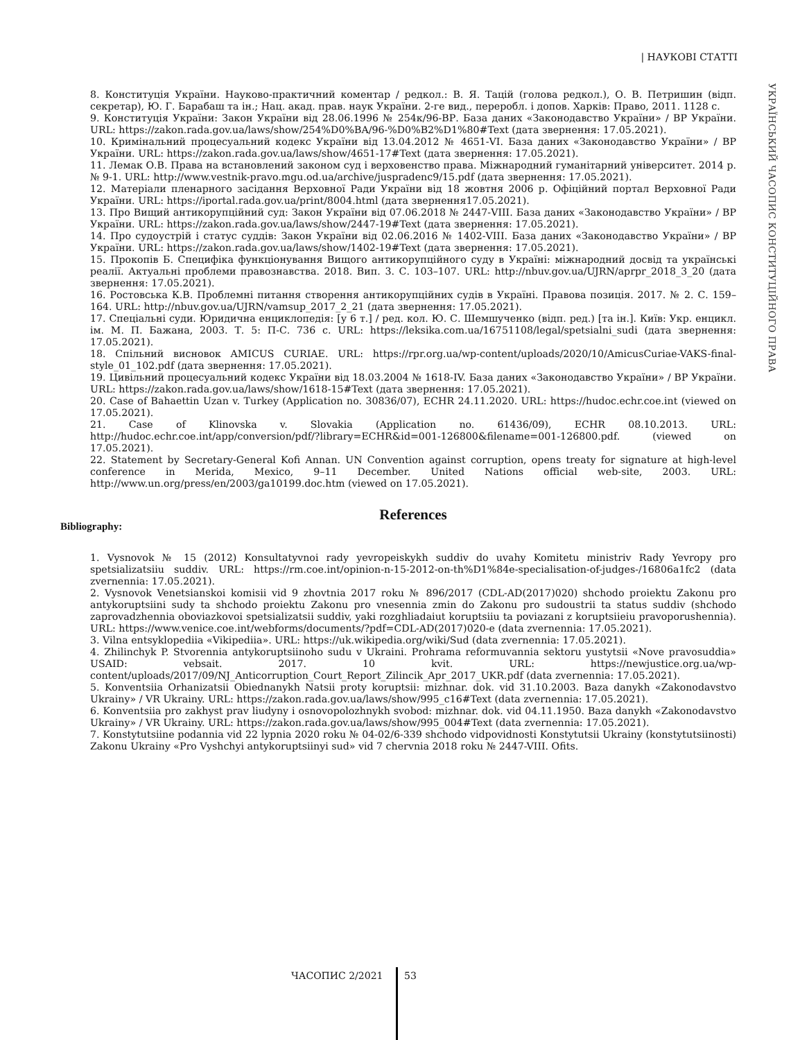| НАУКОВІ СТАТТІ
УКРАЇНСЬКИЙ ЧАСОПИС КОНСТИТУЦІЙНОГО ПРАВА
8. Конституція України. Науково-практичний коментар / редкол.: В. Я. Тацій (голова редкол.), О. В. Петришин (відп. секретар), Ю. Г. Барабаш та ін.; Нац. акад. прав. наук України. 2-ге вид., переробл. і допов. Харків: Право, 2011. 1128 с.
9. Конституція України: Закон України від 28.06.1996 № 254к/96-ВР. База даних «Законодавство України» / ВР України. URL: https://zakon.rada.gov.ua/laws/show/254%D0%BA/96-%D0%B2%D1%80#Text (дата звернення: 17.05.2021).
10. Кримінальний процесуальний кодекс України від 13.04.2012 № 4651-VI. База даних «Законодавство України» / ВР України. URL: https://zakon.rada.gov.ua/laws/show/4651-17#Text (дата звернення: 17.05.2021).
11. Лемак О.В. Права на встановлений законом суд і верховенство права. Міжнародний гуманітарний університет. 2014 р. № 9-1. URL: http://www.vestnik-pravo.mgu.od.ua/archive/juspradenc9/15.pdf (дата звернення: 17.05.2021).
12. Матеріали пленарного засідання Верховної Ради України від 18 жовтня 2006 р. Офіційний портал Верховної Ради України. URL: https://iportal.rada.gov.ua/print/8004.html (дата звернення17.05.2021).
13. Про Вищий антикорупційний суд: Закон України від 07.06.2018 № 2447-VIII. База даних «Законодавство України» / ВР України. URL: https://zakon.rada.gov.ua/laws/show/2447-19#Text (дата звернення: 17.05.2021).
14. Про судоустрій і статус суддів: Закон України від 02.06.2016 № 1402-VIII. База даних «Законодавство України» / ВР України. URL: https://zakon.rada.gov.ua/laws/show/1402-19#Text (дата звернення: 17.05.2021).
15. Прокопів Б. Специфіка функціонування Вищого антикорупційного суду в Україні: міжнародний досвід та українські реалії. Актуальні проблеми правознавства. 2018. Вип. 3. С. 103–107. URL: http://nbuv.gov.ua/UJRN/aprpr_2018_3_20 (дата звернення: 17.05.2021).
16. Ростовська К.В. Проблемні питання створення антикорупційних судів в Україні. Правова позиція. 2017. № 2. С. 159–164. URL: http://nbuv.gov.ua/UJRN/vamsup_2017_2_21 (дата звернення: 17.05.2021).
17. Спеціальні суди. Юридична енциклопедія: [у 6 т.] / ред. кол. Ю. С. Шемшученко (відп. ред.) [та ін.]. Київ: Укр. енцикл. ім. М. П. Бажана, 2003. Т. 5: П-С. 736 с. URL: https://leksika.com.ua/16751108/legal/spetsialni_sudi (дата звернення: 17.05.2021).
18. Спільний висновок AMICUS CURIAE. URL: https://rpr.org.ua/wp-content/uploads/2020/10/AmicusCuriae-VAKS-final-style_01_102.pdf (дата звернення: 17.05.2021).
19. Цивільний процесуальний кодекс України від 18.03.2004 № 1618-IV. База даних «Законодавство України» / ВР України. URL: https://zakon.rada.gov.ua/laws/show/1618-15#Text (дата звернення: 17.05.2021).
20. Case of Bahaettin Uzan v. Turkey (Application no. 30836/07), ECHR 24.11.2020. URL: https://hudoc.echr.coe.int (viewed on 17.05.2021).
21. Case of Klinovska v. Slovakia (Application no. 61436/09), ECHR 08.10.2013. URL: http://hudoc.echr.coe.int/app/conversion/pdf/?library=ECHR&id=001-126800&filename=001-126800.pdf. (viewed on 17.05.2021).
22. Statement by Secretary-General Kofi Annan. UN Convention against corruption, opens treaty for signature at high-level conference in Merida, Mexico, 9–11 December. United Nations official web-site, 2003. URL: http://www.un.org/press/en/2003/ga10199.doc.htm (viewed on 17.05.2021).
References
Bibliography:
1. Vysnovok № 15 (2012) Konsultatyvnoi rady yevropeiskykh suddiv do uvahy Komitetu ministriv Rady Yevropy pro spetsializatsiiu suddiv. URL: https://rm.coe.int/opinion-n-15-2012-on-th%D1%84e-specialisation-of-judges-/16806a1fc2 (data zvernennia: 17.05.2021).
2. Vysnovok Venetsianskoi komisii vid 9 zhovtnia 2017 roku № 896/2017 (CDL-AD(2017)020) shchodo proiektu Zakonu pro antykoruptsiini sudy ta shchodo proiektu Zakonu pro vnesennia zmin do Zakonu pro sudoustrii ta status suddiv (shchodo zaprovadzhennia oboviazkovoi spetsializatsii suddiv, yaki rozghliadaiut koruptsiiu ta poviazani z koruptsiieiu pravoporushennia). URL: https://www.venice.coe.int/webforms/documents/?pdf=CDL-AD(2017)020-e (data zvernennia: 17.05.2021).
3. Vilna entsyklopediia «Vikipediia». URL: https://uk.wikipedia.org/wiki/Sud (data zvernennia: 17.05.2021).
4. Zhilinchyk P. Stvorennia antykoruptsiinoho sudu v Ukraini. Prohrama reformuvannia sektoru yustytsii «Nove pravosuddia» USAID: vebsait. 2017. 10 kvit. URL: https://newjustice.org.ua/wp-content/uploads/2017/09/NJ_Anticorruption_Court_Report_Zilincik_Apr_2017_UKR.pdf (data zvernennia: 17.05.2021).
5. Konventsiia Orhanizatsii Obiednanykh Natsii proty koruptsii: mizhnar. dok. vid 31.10.2003. Baza danykh «Zakonodavstvo Ukrainy» / VR Ukrainy. URL: https://zakon.rada.gov.ua/laws/show/995_c16#Text (data zvernennia: 17.05.2021).
6. Konventsiia pro zakhyst prav liudyny i osnovopolozhnykh svobod: mizhnar. dok. vid 04.11.1950. Baza danykh «Zakonodavstvo Ukrainy» / VR Ukrainy. URL: https://zakon.rada.gov.ua/laws/show/995_004#Text (data zvernennia: 17.05.2021).
7. Konstytutsiine podannia vid 22 lypnia 2020 roku № 04-02/6-339 shchodo vidpovidnosti Konstytutsii Ukrainy (konstytutsiinosti) Zakonu Ukrainy «Pro Vyshchyi antykoruptsiinyi sud» vid 7 chervnia 2018 roku № 2447-VIII. Ofits.
ЧАСОПИС 2/2021 53